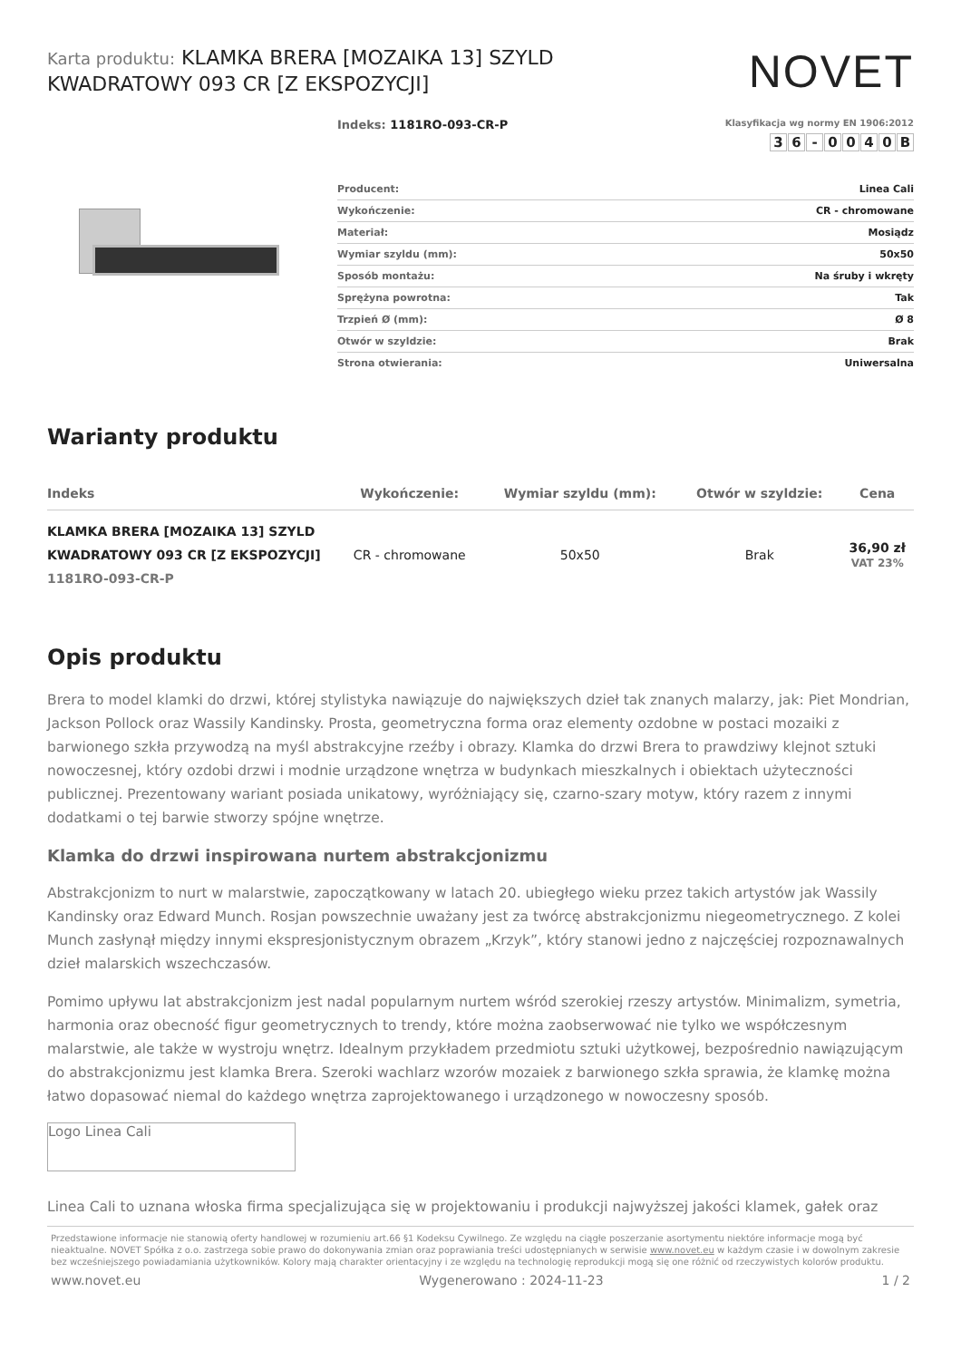Karta produktu: KLAMKA BRERA [MOZAIKA 13] SZYLD KWADRATOWY 093 CR [Z EKSPOZYCJI]
NOVET
Indeks: 1181RO-093-CR-P
Klasyfikacja wg normy EN 1906:2012
36 - 0040 B
| Producent: | Linea Cali |
| Wykończenie: | CR - chromowane |
| Materiał: | Mosiądz |
| Wymiar szyldu (mm): | 50x50 |
| Sposób montażu: | Na śruby i wkręty |
| Sprężyna powrotna: | Tak |
| Trzpień Ø (mm): | Ø 8 |
| Otwór w szyldzie: | Brak |
| Strona otwierania: | Uniwersalna |
Warianty produktu
| Indeks | Wykończenie: | Wymiar szyldu (mm): | Otwór w szyldzie: | Cena |
| --- | --- | --- | --- | --- |
| KLAMKA BRERA [MOZAIKA 13] SZYLD KWADRATOWY 093 CR [Z EKSPOZYCJI] 1181RO-093-CR-P | CR - chromowane | 50x50 | Brak | 36,90 zł VAT 23% |
Opis produktu
Brera to model klamki do drzwi, której stylistyka nawiązuje do największych dzieł tak znanych malarzy, jak: Piet Mondrian, Jackson Pollock oraz Wassily Kandinsky. Prosta, geometryczna forma oraz elementy ozdobne w postaci mozaiki z barwionego szkła przywodzą na myśl abstrakcyjne rzeźby i obrazy. Klamka do drzwi Brera to prawdziwy klejnot sztuki nowoczesnej, który ozdobi drzwi i modnie urządzone wnętrza w budynkach mieszkalnych i obiektach użyteczności publicznej. Prezentowany wariant posiada unikatowy, wyróżniający się, czarno-szary motyw, który razem z innymi dodatkami o tej barwie stworzy spójne wnętrze.
Klamka do drzwi inspirowana nurtem abstrakcjonizmu
Abstrakcjonizm to nurt w malarstwie, zapoczątkowany w latach 20. ubiegłego wieku przez takich artystów jak Wassily Kandinsky oraz Edward Munch. Rosjan powszechnie uważany jest za twórcę abstrakcjonizmu niegeometrycznego. Z kolei Munch zasłynął między innymi ekspresjonistycznym obrazem „Krzyk”, który stanowi jedno z najczęściej rozpoznawalnych dzieł malarskich wszechczasów.
Pomimo upływu lat abstrakcjonizm jest nadal popularnym nurtem wśród szerokiej rzeszy artystów. Minimalizm, symetria, harmonia oraz obecność figur geometrycznych to trendy, które można zaobserwować nie tylko we współczesnym malarstwie, ale także w wystroju wnętrz. Idealnym przykładem przedmiotu sztuki użytkowej, bezpośrednio nawiązującym do abstrakcjonizmu jest klamka Brera. Szeroki wachlarz wzorów mozaiek z barwionego szkła sprawia, że klamkę można łatwo dopasować niemal do każdego wnętrza zaprojektowanego i urządzonego w nowoczesny sposób.
Logo Linea Cali
Linea Cali to uznana włoska firma specjalizująca się w projektowaniu i produkcji najwyższej jakości klamek, gałek oraz
Przedstawione informacje nie stanowią oferty handlowej w rozumieniu art.66 §1 Kodeksu Cywilnego. Ze względu na ciągłe poszerzanie asortymentu niektóre informacje mogą być nieaktualne. NOVET Spółka z o.o. zastrzega sobie prawo do dokonywania zmian oraz poprawiania treści udostępnianych w serwisie www.novet.eu w każdym czasie i w dowolnym zakresie bez wcześniejszego powiadamiania użytkowników. Kolory mają charakter orientacyjny i ze względu na technologię reprodukcji mogą się one różnić od rzeczywistych kolorów produktu.
www.novet.eu Wygenerowano : 2024-11-23 1 / 2